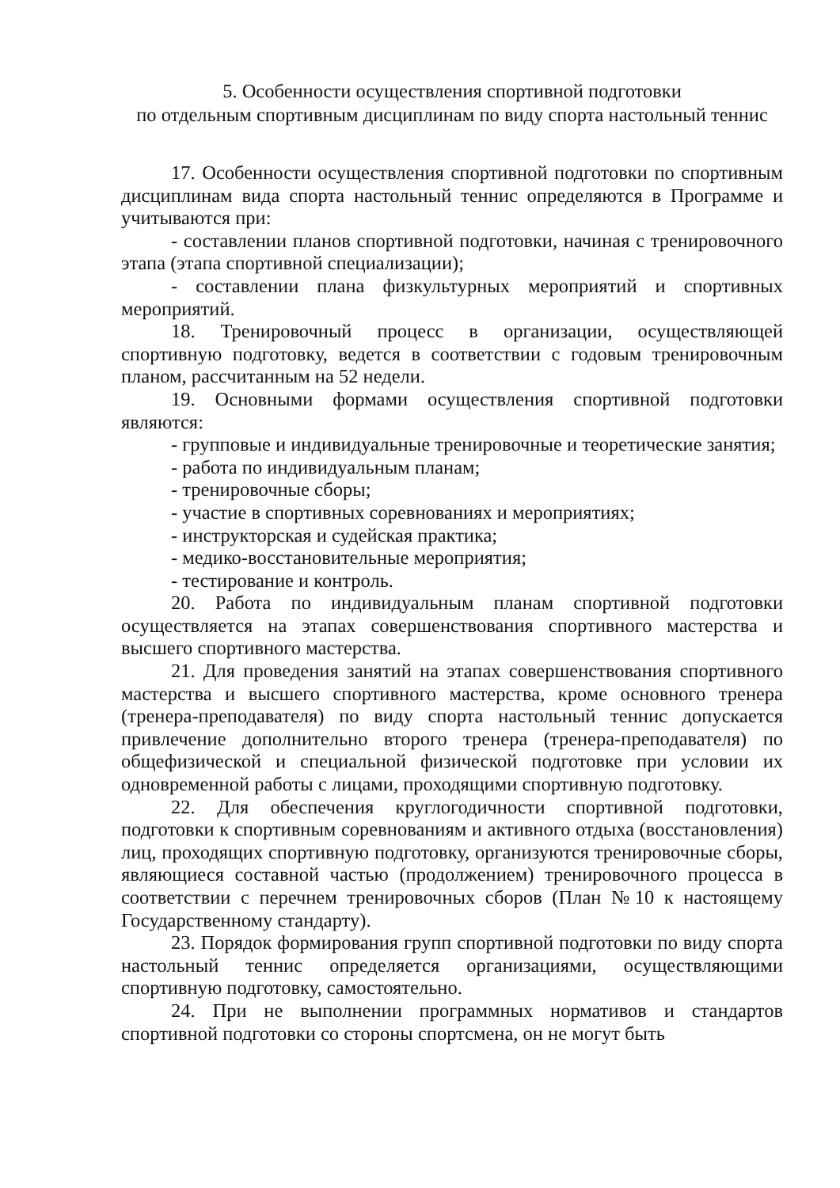5. Особенности осуществления спортивной подготовки
по отдельным спортивным дисциплинам по виду спорта настольный теннис
17. Особенности осуществления спортивной подготовки по спортивным дисциплинам вида спорта настольный теннис определяются в Программе и учитываются при:
- составлении планов спортивной подготовки, начиная с тренировочного этапа (этапа спортивной специализации);
- составлении плана физкультурных мероприятий и спортивных мероприятий.
18. Тренировочный процесс в организации, осуществляющей спортивную подготовку, ведется в соответствии с годовым тренировочным планом, рассчитанным на 52 недели.
19. Основными формами осуществления спортивной подготовки являются:
- групповые и индивидуальные тренировочные и теоретические занятия;
- работа по индивидуальным планам;
- тренировочные сборы;
- участие в спортивных соревнованиях и мероприятиях;
- инструкторская и судейская практика;
- медико-восстановительные мероприятия;
- тестирование и контроль.
20. Работа по индивидуальным планам спортивной подготовки осуществляется на этапах совершенствования спортивного мастерства и высшего спортивного мастерства.
21. Для проведения занятий на этапах совершенствования спортивного мастерства и высшего спортивного мастерства, кроме основного тренера (тренера-преподавателя) по виду спорта настольный теннис допускается привлечение дополнительно второго тренера (тренера-преподавателя) по общефизической и специальной физической подготовке при условии их одновременной работы с лицами, проходящими спортивную подготовку.
22. Для обеспечения круглогодичности спортивной подготовки, подготовки к спортивным соревнованиям и активного отдыха (восстановления) лиц, проходящих спортивную подготовку, организуются тренировочные сборы, являющиеся составной частью (продолжением) тренировочного процесса в соответствии с перечнем тренировочных сборов (План №10 к настоящему Государственному стандарту).
23. Порядок формирования групп спортивной подготовки по виду спорта настольный теннис определяется организациями, осуществляющими спортивную подготовку, самостоятельно.
24. При не выполнении программных нормативов и стандартов спортивной подготовки со стороны спортсмена, он не могут быть